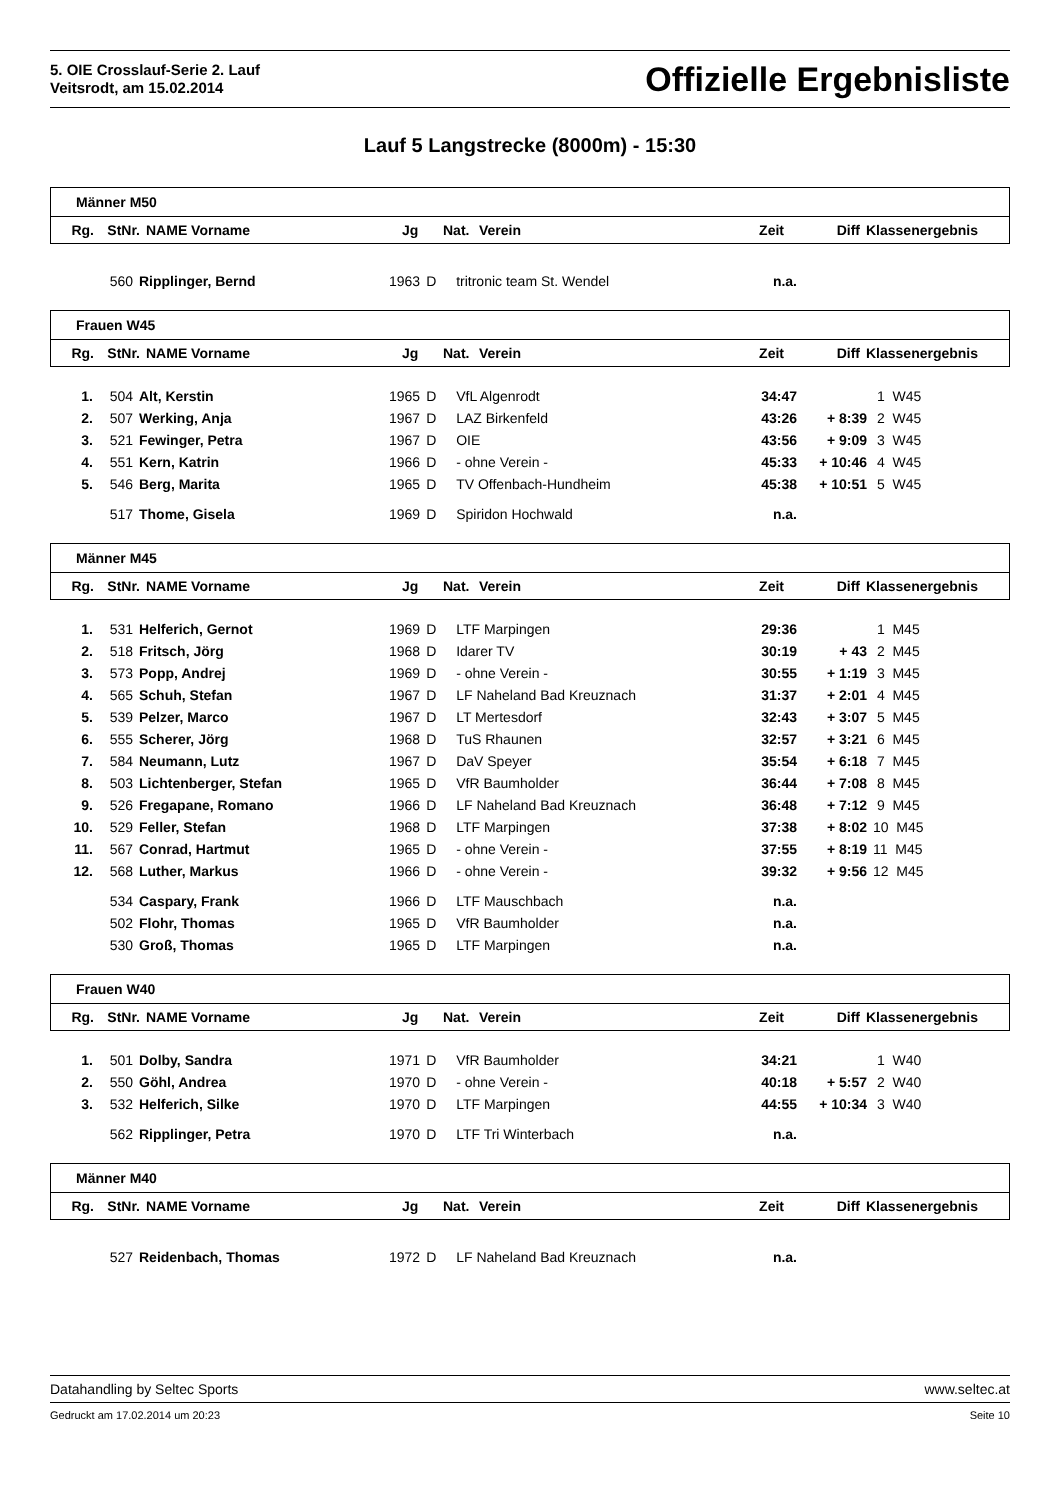5. OIE Crosslauf-Serie 2. Lauf
Veitsrodt, am 15.02.2014
Offizielle Ergebnisliste
Lauf 5 Langstrecke (8000m) - 15:30
Männer M50
| Rg. | StNr. | NAME Vorname | Jg | Nat. | Verein | Zeit | Diff | Klassenergebnis |
| --- | --- | --- | --- | --- | --- | --- | --- | --- |
| | 560 | Ripplinger, Bernd | 1963 | D | tritronic team St. Wendel | n.a. | | |
Frauen W45
| Rg. | StNr. | NAME Vorname | Jg | Nat. | Verein | Zeit | Diff | Klassenergebnis |
| --- | --- | --- | --- | --- | --- | --- | --- | --- |
| 1. | 504 | Alt, Kerstin | 1965 | D | VfL Algenrodt | 34:47 | | 1 W45 |
| 2. | 507 | Werking, Anja | 1967 | D | LAZ Birkenfeld | 43:26 | + 8:39 | 2 W45 |
| 3. | 521 | Fewinger, Petra | 1967 | D | OIE | 43:56 | + 9:09 | 3 W45 |
| 4. | 551 | Kern, Katrin | 1966 | D | - ohne Verein - | 45:33 | + 10:46 | 4 W45 |
| 5. | 546 | Berg, Marita | 1965 | D | TV Offenbach-Hundheim | 45:38 | + 10:51 | 5 W45 |
| | 517 | Thome, Gisela | 1969 | D | Spiridon Hochwald | n.a. | | |
Männer M45
| Rg. | StNr. | NAME Vorname | Jg | Nat. | Verein | Zeit | Diff | Klassenergebnis |
| --- | --- | --- | --- | --- | --- | --- | --- | --- |
| 1. | 531 | Helferich, Gernot | 1969 | D | LTF Marpingen | 29:36 | | 1 M45 |
| 2. | 518 | Fritsch, Jörg | 1968 | D | Idarer TV | 30:19 | + 43 | 2 M45 |
| 3. | 573 | Popp, Andrej | 1969 | D | - ohne Verein - | 30:55 | + 1:19 | 3 M45 |
| 4. | 565 | Schuh, Stefan | 1967 | D | LF Naheland Bad Kreuznach | 31:37 | + 2:01 | 4 M45 |
| 5. | 539 | Pelzer, Marco | 1967 | D | LT Mertesdorf | 32:43 | + 3:07 | 5 M45 |
| 6. | 555 | Scherer, Jörg | 1968 | D | TuS Rhaunen | 32:57 | + 3:21 | 6 M45 |
| 7. | 584 | Neumann, Lutz | 1967 | D | DaV Speyer | 35:54 | + 6:18 | 7 M45 |
| 8. | 503 | Lichtenberger, Stefan | 1965 | D | VfR Baumholder | 36:44 | + 7:08 | 8 M45 |
| 9. | 526 | Fregapane, Romano | 1966 | D | LF Naheland Bad Kreuznach | 36:48 | + 7:12 | 9 M45 |
| 10. | 529 | Feller, Stefan | 1968 | D | LTF Marpingen | 37:38 | + 8:02 | 10 M45 |
| 11. | 567 | Conrad, Hartmut | 1965 | D | - ohne Verein - | 37:55 | + 8:19 | 11 M45 |
| 12. | 568 | Luther, Markus | 1966 | D | - ohne Verein - | 39:32 | + 9:56 | 12 M45 |
| | 534 | Caspary, Frank | 1966 | D | LTF Mauschbach | n.a. | | |
| | 502 | Flohr, Thomas | 1965 | D | VfR Baumholder | n.a. | | |
| | 530 | Groß, Thomas | 1965 | D | LTF Marpingen | n.a. | | |
Frauen W40
| Rg. | StNr. | NAME Vorname | Jg | Nat. | Verein | Zeit | Diff | Klassenergebnis |
| --- | --- | --- | --- | --- | --- | --- | --- | --- |
| 1. | 501 | Dolby, Sandra | 1971 | D | VfR Baumholder | 34:21 | | 1 W40 |
| 2. | 550 | Göhl, Andrea | 1970 | D | - ohne Verein - | 40:18 | + 5:57 | 2 W40 |
| 3. | 532 | Helferich, Silke | 1970 | D | LTF Marpingen | 44:55 | + 10:34 | 3 W40 |
| | 562 | Ripplinger, Petra | 1970 | D | LTF Tri Winterbach | n.a. | | |
Männer M40
| Rg. | StNr. | NAME Vorname | Jg | Nat. | Verein | Zeit | Diff | Klassenergebnis |
| --- | --- | --- | --- | --- | --- | --- | --- | --- |
| | 527 | Reidenbach, Thomas | 1972 | D | LF Naheland Bad Kreuznach | n.a. | | |
Datahandling by Seltec Sports www.seltec.at
Gedruckt am 17.02.2014 um 20:23 Seite 10